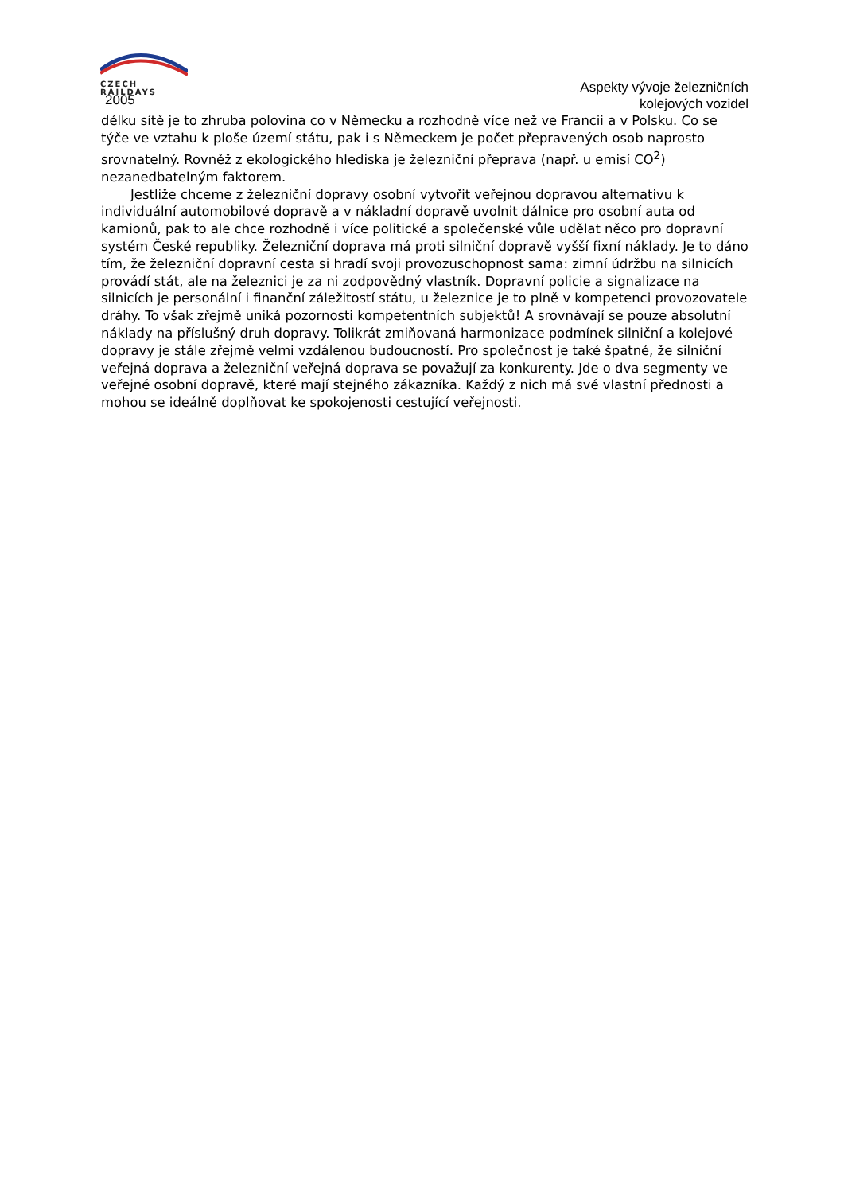CZECH
RAILDAYS
2005
Aspekty vývoje železničních
kolejových vozidel
délku sítě je to zhruba polovina co v Německu a rozhodně více než ve Francii a v Polsku. Co se týče ve vztahu k ploše území státu, pak i s Německem je počet přepravených osob naprosto srovnatelný. Rovněž z ekologického hlediska je železniční přeprava (např. u emisí CO<sup>2</sup>) nezanedbatelným faktorem.
Jestliže chceme z železniční dopravy osobní vytvořit veřejnou dopravou alternativu k individuální automobilové dopravě a v nákladní dopravě uvolnit dálnice pro osobní auta od kamionů, pak to ale chce rozhodně i více politické a společenské vůle udělat něco pro dopravní systém České republiky. Železniční doprava má proti silniční dopravě vyšší fixní náklady. Je to dáno tím, že železniční dopravní cesta si hradí svoji provozuschopnost sama: zimní údržbu na silnicích provádí stát, ale na železnici je za ni zodpovědný vlastník. Dopravní policie a signalizace na silnicích je personální i finanční záležitostí státu, u železnice je to plně v kompetenci provozovatele dráhy. To však zřejmě uniká pozornosti kompetentních subjektů! A srovnávají se pouze absolutní náklady na příslušný druh dopravy. Tolikrát zmiňovaná harmonizace podmínek silniční a kolejové dopravy je stále zřejmě velmi vzdálenou budoucností. Pro společnost je také špatné, že silniční veřejná doprava a železniční veřejná doprava se považují za konkurenty. Jde o dva segmenty ve veřejné osobní dopravě, které mají stejného zákazníka. Každý z nich má své vlastní přednosti a mohou se ideálně doplňovat ke spokojenosti cestující veřejnosti.